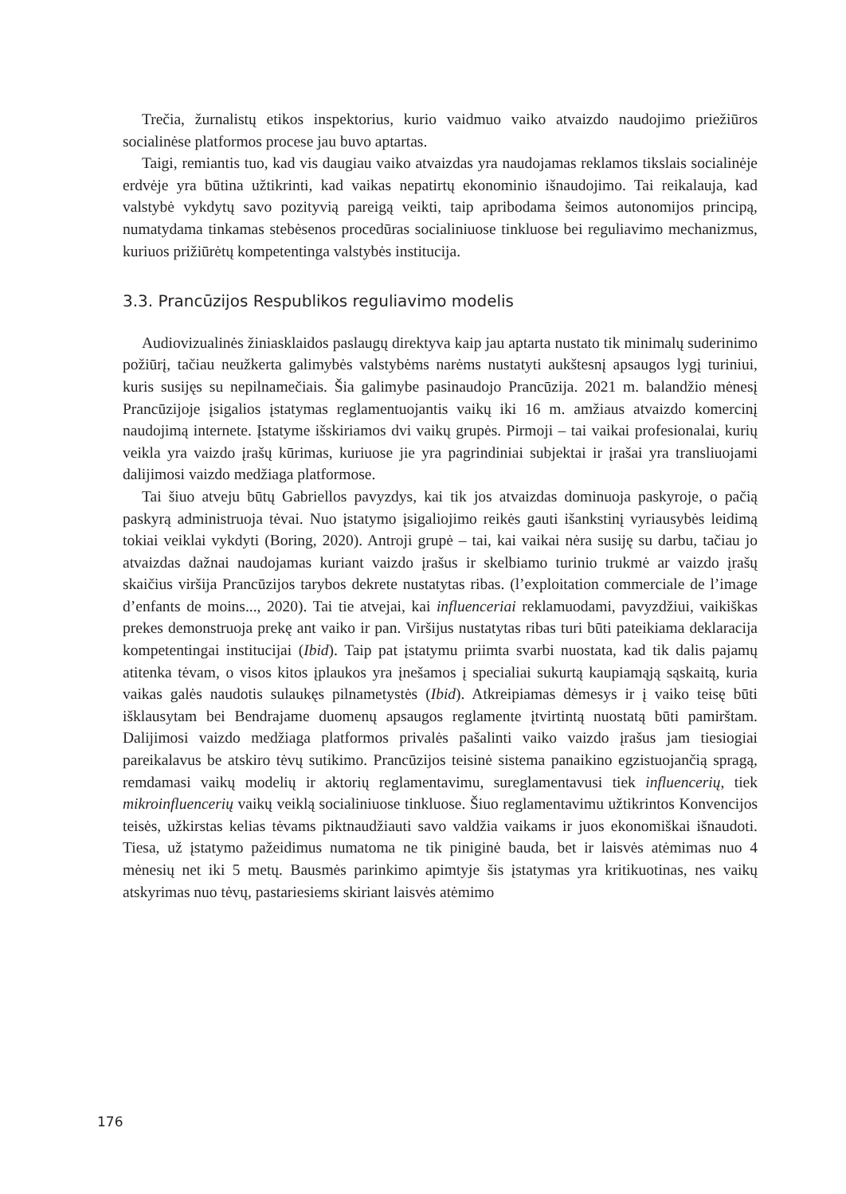Trečia, žurnalistų etikos inspektorius, kurio vaidmuo vaiko atvaizdo naudojimo priežiūros socialinėse platformos procese jau buvo aptartas.
Taigi, remiantis tuo, kad vis daugiau vaiko atvaizdas yra naudojamas reklamos tikslais socialinėje erdvėje yra būtina užtikrinti, kad vaikas nepatirtų ekonominio išnaudojimo. Tai reikalauja, kad valstybė vykdytų savo pozityvią pareigą veikti, taip apribodama šeimos autonomijos principą, numatydama tinkamas stebėsenos procedūras socialiniuose tinkluose bei reguliavimo mechanizmus, kuriuos prižiūrėtų kompetentinga valstybės institucija.
3.3. Prancūzijos Respublikos reguliavimo modelis
Audiovizualinės žiniasklaidos paslaugų direktyva kaip jau aptarta nustato tik minimalų suderinimo požiūrį, tačiau neužkerta galimybės valstybėms narėms nustatyti aukštesnį apsaugos lygį turiniui, kuris susijęs su nepilnamečiais. Šia galimybe pasinaudojo Prancūzija. 2021 m. balandžio mėnesį Prancūzijoje įsigalios įstatymas reglamentuojantis vaikų iki 16 m. amžiaus atvaizdo komercinį naudojimą internete. Įstatyme išskiriamos dvi vaikų grupės. Pirmoji – tai vaikai profesionalai, kurių veikla yra vaizdo įrašų kūrimas, kuriuose jie yra pagrindiniai subjektai ir įrašai yra transliuojami dalijimosi vaizdo medžiaga platformose.
Tai šiuo atveju būtų Gabriellos pavyzdys, kai tik jos atvaizdas dominuoja paskyroje, o pačią paskyrą administruoja tėvai. Nuo įstatymo įsigaliojimo reikės gauti išankstinį vyriausybės leidimą tokiai veiklai vykdyti (Boring, 2020). Antroji grupė – tai, kai vaikai nėra susiję su darbu, tačiau jo atvaizdas dažnai naudojamas kuriant vaizdo įrašus ir skelbiamo turinio trukmė ar vaizdo įrašų skaičius viršija Prancūzijos tarybos dekrete nustatytas ribas. (l’exploitation commerciale de l’image d’enfants de moins..., 2020). Tai tie atvejai, kai influenceriai reklamuodami, pavyzdžiui, vaikiškas prekes demonstruoja prekę ant vaiko ir pan. Viršijus nustatytas ribas turi būti pateikiama deklaracija kompetentingai institucijai (Ibid). Taip pat įstatymu priimta svarbi nuostata, kad tik dalis pajamų atitenka tėvam, o visos kitos įplaukos yra įnešamos į specialiai sukurtą kaupiamąją sąskaitą, kuria vaikas galės naudotis sulaukęs pilnametystės (Ibid). Atkreipiamas dėmesys ir į vaiko teisę būti išklausytam bei Bendrajame duomenų apsaugos reglamente įtvirtintą nuostatą būti pamirštam. Dalijimosi vaizdo medžiaga platformos privalės pašalinti vaiko vaizdo įrašus jam tiesiogiai pareikalavus be atskiro tėvų sutikimo. Prancūzijos teisinė sistema panaikino egzistuojančią spragą, remdamasi vaikų modelių ir aktorių reglamentavimu, sureglamentavusi tiek influencerių, tiek mikroinfluencerių vaikų veiklą socialiniuose tinkluose. Šiuo reglamentavimu užtikrintos Konvencijos teisės, užkirstas kelias tėvams piktnaudžiauti savo valdžia vaikams ir juos ekonomiškai išnaudoti. Tiesa, už įstatymo pažeidimus numatoma ne tik piniginė bauda, bet ir laisvės atėmimas nuo 4 mėnesių net iki 5 metų. Bausmės parinkimo apimtyje šis įstatymas yra kritikuotinas, nes vaikų atskyrimas nuo tėvų, pastariesiems skiriant laisvės atėmimo
176